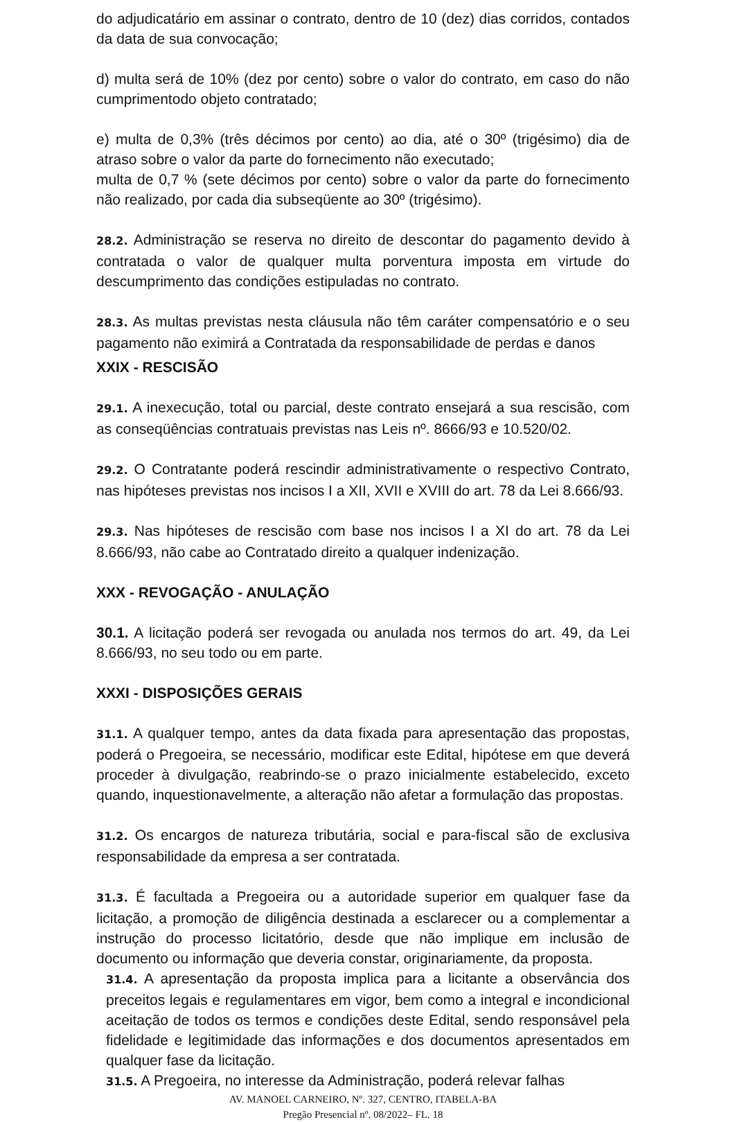do adjudicatário em assinar o contrato, dentro de 10 (dez) dias corridos, contados da data de sua convocação;
d) multa será de 10% (dez por cento) sobre o valor do contrato, em caso do não cumprimentodo objeto contratado;
e) multa de 0,3% (três décimos por cento) ao dia, até o 30º (trigésimo) dia de atraso sobre o valor da parte do fornecimento não executado;
multa de 0,7 % (sete décimos por cento) sobre o valor da parte do fornecimento não realizado, por cada dia subseqüente ao 30º (trigésimo).
28.2. Administração se reserva no direito de descontar do pagamento devido à contratada o valor de qualquer multa porventura imposta em virtude do descumprimento das condições estipuladas no contrato.
28.3. As multas previstas nesta cláusula não têm caráter compensatório e o seu pagamento não eximirá a Contratada da responsabilidade de perdas e danos
XXIX - RESCISÃO
29.1. A inexecução, total ou parcial, deste contrato ensejará a sua rescisão, com as conseqüências contratuais previstas nas Leis nº. 8666/93 e 10.520/02.
29.2. O Contratante poderá rescindir administrativamente o respectivo Contrato, nas hipóteses previstas nos incisos I a XII, XVII e XVIII do art. 78 da Lei 8.666/93.
29.3. Nas hipóteses de rescisão com base nos incisos I a XI do art. 78 da Lei 8.666/93, não cabe ao Contratado direito a qualquer indenização.
XXX - REVOGAÇÃO - ANULAÇÃO
30.1. A licitação poderá ser revogada ou anulada nos termos do art. 49, da Lei 8.666/93, no seu todo ou em parte.
XXXI - DISPOSIÇÕES GERAIS
31.1. A qualquer tempo, antes da data fixada para apresentação das propostas, poderá o Pregoeira, se necessário, modificar este Edital, hipótese em que deverá proceder à divulgação, reabrindo-se o prazo inicialmente estabelecido, exceto quando, inquestionavelmente, a alteração não afetar a formulação das propostas.
31.2. Os encargos de natureza tributária, social e para-fiscal são de exclusiva responsabilidade da empresa a ser contratada.
31.3. É facultada a Pregoeira ou a autoridade superior em qualquer fase da licitação, a promoção de diligência destinada a esclarecer ou a complementar a instrução do processo licitatório, desde que não implique em inclusão de documento ou informação que deveria constar, originariamente, da proposta.
31.4. A apresentação da proposta implica para a licitante a observância dos preceitos legais e regulamentares em vigor, bem como a integral e incondicional aceitação de todos os termos e condições deste Edital, sendo responsável pela fidelidade e legitimidade das informações e dos documentos apresentados em qualquer fase da licitação.
31.5. A Pregoeira, no interesse da Administração, poderá relevar falhas
AV. MANOEL CARNEIRO, Nº. 327, CENTRO, ITABELA-BA
Pregão Presencial nº. 08/2022– FL. 18